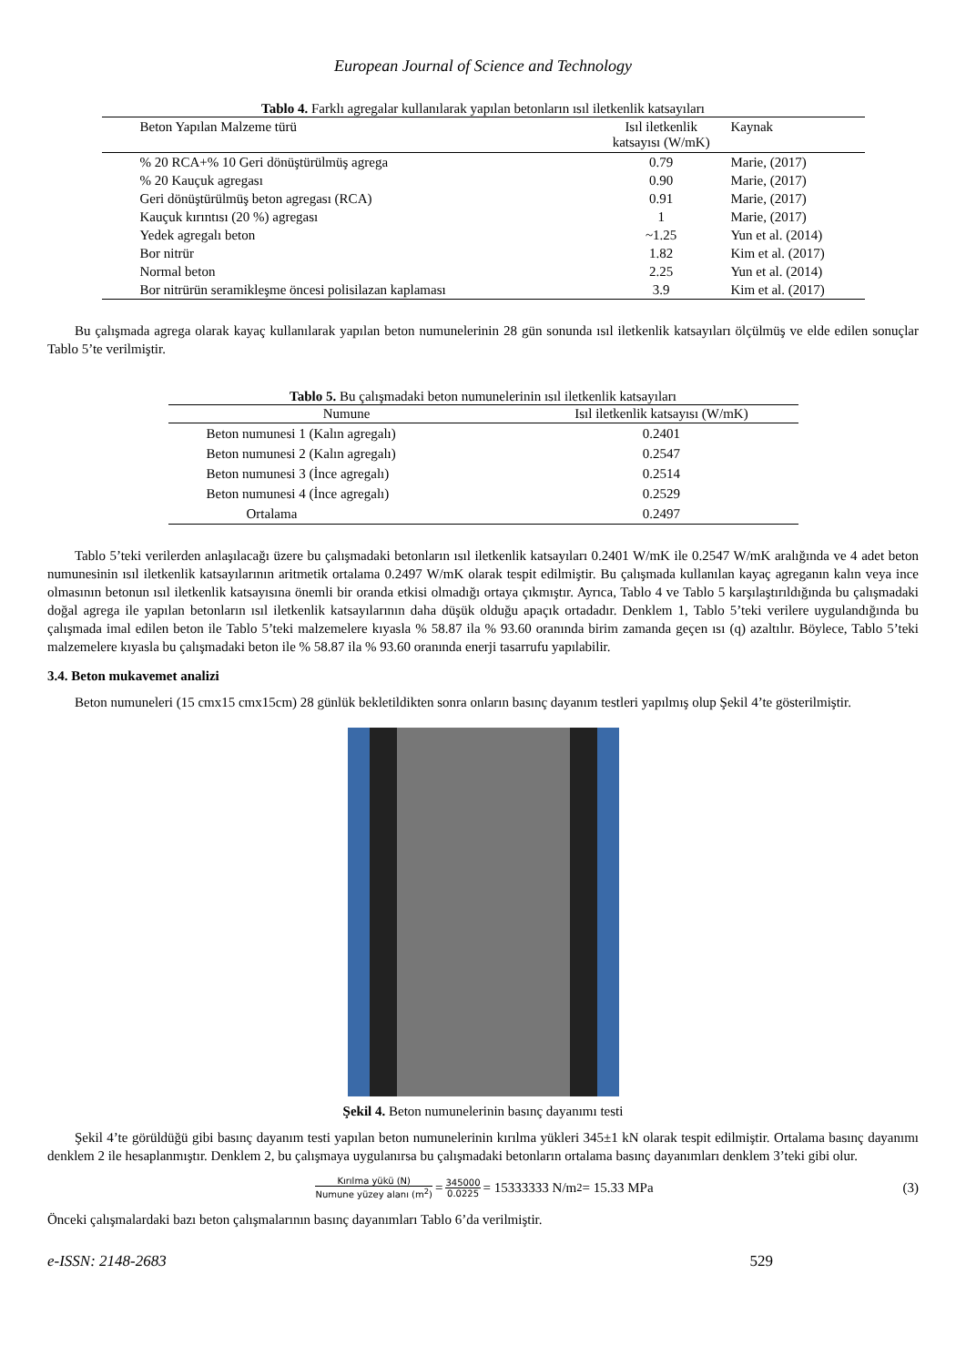European Journal of Science and Technology
Tablo 4. Farklı agregalar kullanılarak yapılan betonların ısıl iletkenlik katsayıları
| Beton Yapılan Malzeme türü | Isıl iletkenlik katsayısı (W/mK) | Kaynak |
| --- | --- | --- |
| % 20 RCA+% 10 Geri dönüştürülmüş agrega | 0.79 | Marie, (2017) |
| % 20 Kauçuk agregası | 0.90 | Marie, (2017) |
| Geri dönüştürülmüş beton agregası (RCA) | 0.91 | Marie, (2017) |
| Kauçuk kırıntısı (20 %) agregası | 1 | Marie, (2017) |
| Yedek agregalı beton | ~1.25 | Yun et al. (2014) |
| Bor nitrür | 1.82 | Kim et al. (2017) |
| Normal beton | 2.25 | Yun et al. (2014) |
| Bor nitrürün seramikleşme öncesi polisilazan kaplaması | 3.9 | Kim et al. (2017) |
Bu çalışmada agrega olarak kayaç kullanılarak yapılan beton numunelerinin 28 gün sonunda ısıl iletkenlik katsayıları ölçülmüş ve elde edilen sonuçlar Tablo 5’te verilmiştir.
Tablo 5. Bu çalışmadaki beton numunelerinin ısıl iletkenlik katsayıları
| Numune | Isıl iletkenlik katsayısı (W/mK) |
| --- | --- |
| Beton numunesi 1 (Kalın agregalı) | 0.2401 |
| Beton numunesi 2 (Kalın agregalı) | 0.2547 |
| Beton numunesi 3 (İnce agregalı) | 0.2514 |
| Beton numunesi 4 (İnce agregalı) | 0.2529 |
| Ortalama | 0.2497 |
Tablo 5’teki verilerden anlaşılacağı üzere bu çalışmadaki betonların ısıl iletkenlik katsayıları 0.2401 W/mK ile 0.2547 W/mK aralığında ve 4 adet beton numunesinin ısıl iletkenlik katsayılarının aritmetik ortalama 0.2497 W/mK olarak tespit edilmiştir. Bu çalışmada kullanılan kayaç agreganın kalın veya ince olmasının betonun ısıl iletkenlik katsayısına önemli bir oranda etkisi olmadığı ortaya çıkmıştır. Ayrıca, Tablo 4 ve Tablo 5 karşılaştırıldığında bu çalışmadaki doğal agrega ile yapılan betonların ısıl iletkenlik katsayılarının daha düşük olduğu apaçık ortadadır. Denklem 1, Tablo 5’teki verilere uygulandığında bu çalışmada imal edilen beton ile Tablo 5’teki malzemelere kıyasla % 58.87 ila % 93.60 oranında birim zamanda geçen ısı (q) azaltılır. Böylece, Tablo 5’teki malzemelere kıyasla bu çalışmadaki beton ile % 58.87 ila % 93.60 oranında enerji tasarrufu yapılabilir.
3.4. Beton mukavemet analizi
Beton numuneleri (15 cmx15 cmx15cm) 28 günlük bekletildikten sonra onların basınç dayanım testleri yapılmış olup Şekil 4’te gösterilmiştir.
Şekil 4. Beton numunelerinin basınç dayanımı testi
Şekil 4’te görüldüğü gibi basınç dayanım testi yapılan beton numunelerinin kırılma yükleri 345±1 kN olarak tespit edilmiştir. Ortalama basınç dayanımı denklem 2 ile hesaplanmıştır. Denklem 2, bu çalışmaya uygulanırsa bu çalışmadaki betonların ortalama basınç dayanımları denklem 3’teki gibi olur.
Kırılma yükü (N) Numune yüzey alanı (m<sup>2</sup>) = 345000 0.0225 = 15333333 N/m<sup>2</sup> = 15.33 MPa (3)
Önceki çalışmalardaki bazı beton çalışmalarının basınç dayanımları Tablo 6’da verilmiştir.
e-ISSN: 2148-2683 529